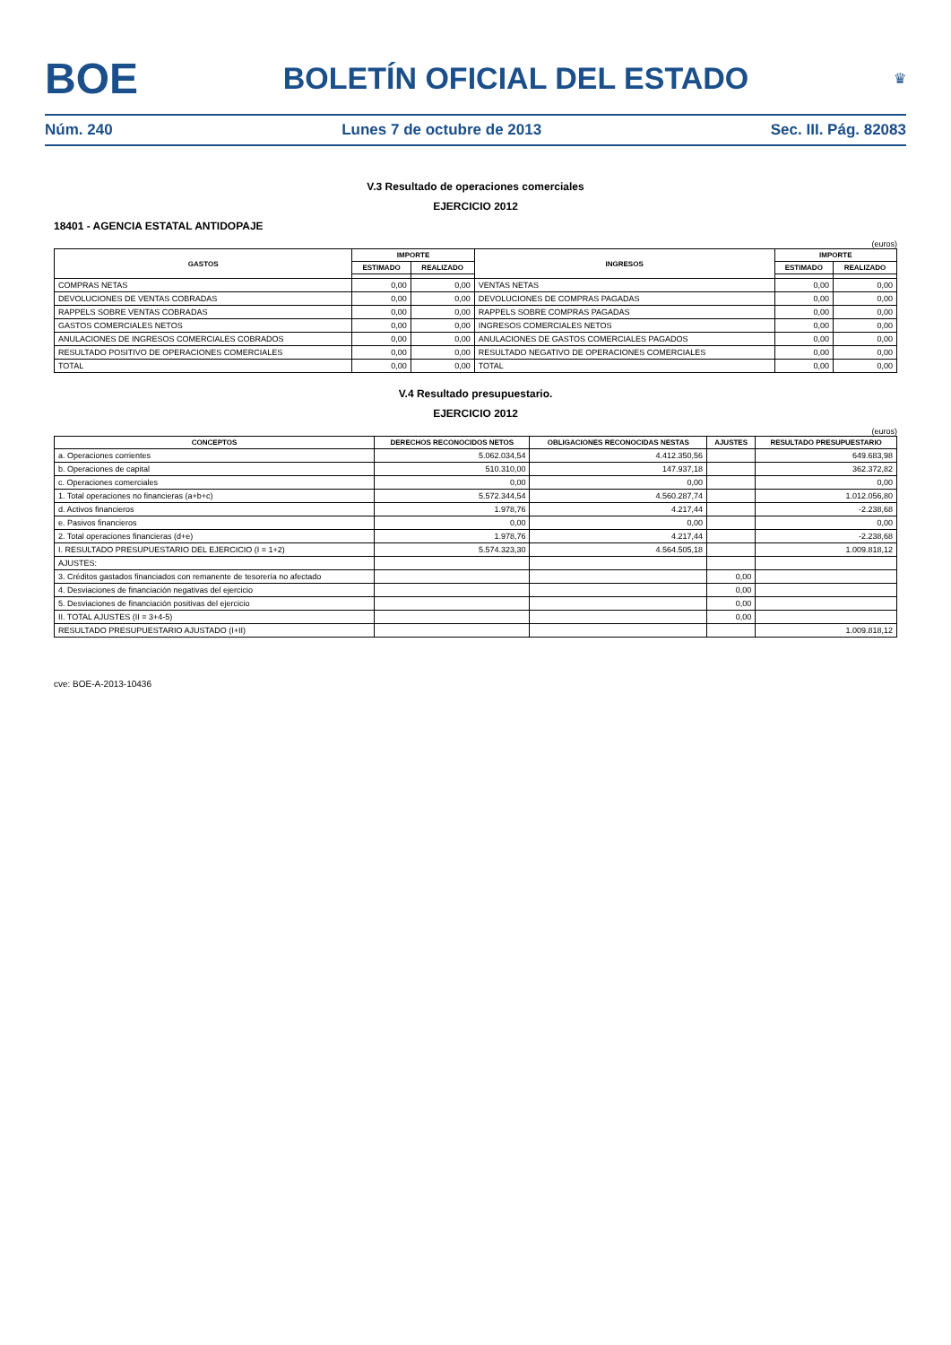BOE BOLETÍN OFICIAL DEL ESTADO ♛
Núm. 240 Lunes 7 de octubre de 2013 Sec. III. Pág. 82083
V.3 Resultado de operaciones comerciales
EJERCICIO 2012
18401 - AGENCIA ESTATAL ANTIDOPAJE
(euros)
| GASTOS | IMPORTE | | INGRESOS | IMPORTE | |
| --- | --- | --- | --- | --- | --- |
| | ESTIMADO | REALIZADO | | ESTIMADO | REALIZADO |
| COMPRAS NETAS | 0,00 | 0,00 | VENTAS NETAS | 0,00 | 0,00 |
| DEVOLUCIONES DE VENTAS COBRADAS | 0,00 | 0,00 | DEVOLUCIONES DE COMPRAS PAGADAS | 0,00 | 0,00 |
| RAPPELS SOBRE VENTAS COBRADAS | 0,00 | 0,00 | RAPPELS SOBRE COMPRAS PAGADAS | 0,00 | 0,00 |
| GASTOS COMERCIALES NETOS | 0,00 | 0,00 | INGRESOS COMERCIALES NETOS | 0,00 | 0,00 |
| ANULACIONES DE INGRESOS COMERCIALES COBRADOS | 0,00 | 0,00 | ANULACIONES DE GASTOS COMERCIALES PAGADOS | 0,00 | 0,00 |
| RESULTADO POSITIVO DE OPERACIONES COMERCIALES | 0,00 | 0,00 | RESULTADO NEGATIVO DE OPERACIONES COMERCIALES | 0,00 | 0,00 |
| TOTAL | 0,00 | 0,00 | TOTAL | 0,00 | 0,00 |
V.4 Resultado presupuestario.
EJERCICIO 2012
(euros)
| CONCEPTOS | DERECHOS RECONOCIDOS NETOS | OBLIGACIONES RECONOCIDAS NESTAS | AJUSTES | RESULTADO PRESUPUESTARIO |
| --- | --- | --- | --- | --- |
| a. Operaciones corrientes | 5.062.034,54 | 4.412.350,56 | | 649.683,98 |
| b. Operaciones de capital | 510.310,00 | 147.937,18 | | 362.372,82 |
| c. Operaciones comerciales | 0,00 | 0,00 | | 0,00 |
| 1. Total operaciones no financieras (a+b+c) | 5.572.344,54 | 4.560.287,74 | | 1.012.056,80 |
| d. Activos financieros | 1.978,76 | 4.217,44 | | -2.238,68 |
| e. Pasivos financieros | 0,00 | 0,00 | | 0,00 |
| 2. Total operaciones financieras (d+e) | 1.978,76 | 4.217,44 | | -2.238,68 |
| I. RESULTADO PRESUPUESTARIO DEL EJERCICIO (I = 1+2) | 5.574.323,30 | 4.564.505,18 | | 1.009.818,12 |
| AJUSTES: | | | | |
| 3. Créditos gastados financiados con remanente de tesorería no afectado | | | 0,00 | |
| 4. Desviaciones de financiación negativas del ejercicio | | | 0,00 | |
| 5. Desviaciones de financiación positivas del ejercicio | | | 0,00 | |
| II. TOTAL AJUSTES (II = 3+4-5) | | | 0,00 | |
| RESULTADO PRESUPUESTARIO AJUSTADO (I+II) | | | | 1.009.818,12 |
cve: BOE-A-2013-10436